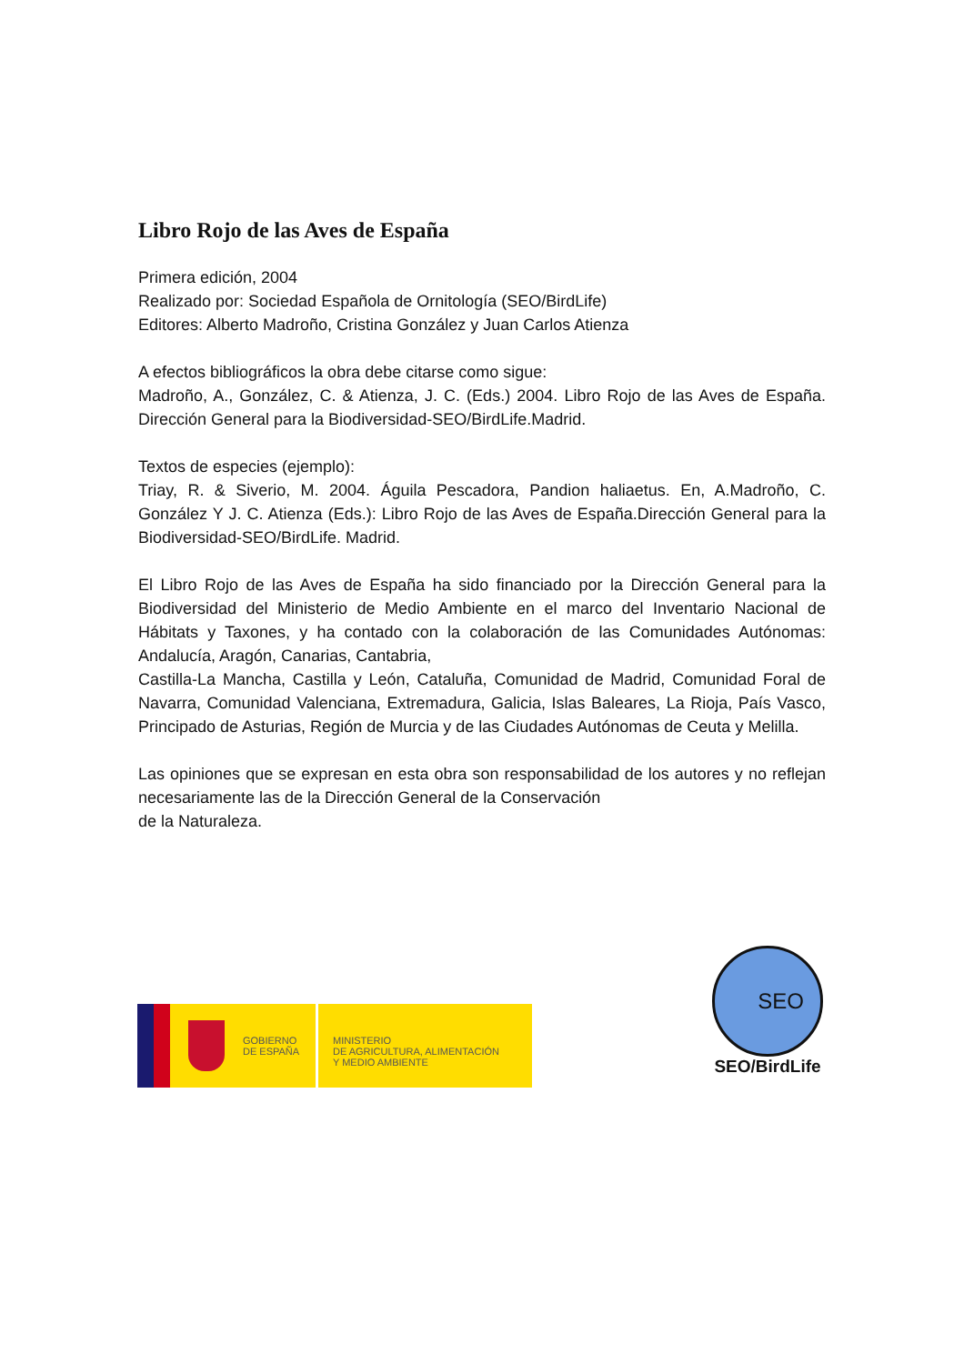Libro Rojo de las Aves de España
Primera edición, 2004
Realizado por: Sociedad Española de Ornitología (SEO/BirdLife)
Editores: Alberto Madroño, Cristina González y Juan Carlos Atienza
A efectos bibliográficos la obra debe citarse como sigue:
Madroño, A., González, C. & Atienza, J. C. (Eds.) 2004. Libro Rojo de las Aves de España. Dirección General para la Biodiversidad-SEO/BirdLife.Madrid.
Textos de especies (ejemplo):
Triay, R. & Siverio, M. 2004. Águila Pescadora, Pandion haliaetus. En, A.Madroño, C. González Y J. C. Atienza (Eds.): Libro Rojo de las Aves de España.Dirección General para la Biodiversidad-SEO/BirdLife. Madrid.
El Libro Rojo de las Aves de España ha sido financiado por la Dirección General para la Biodiversidad del Ministerio de Medio Ambiente en el marco del Inventario Nacional de Hábitats y Taxones, y ha contado con la colaboración de las Comunidades Autónomas: Andalucía, Aragón, Canarias, Cantabria,
Castilla-La Mancha, Castilla y León, Cataluña, Comunidad de Madrid, Comunidad Foral de Navarra, Comunidad Valenciana, Extremadura, Galicia, Islas Baleares, La Rioja, País Vasco, Principado de Asturias, Región de Murcia y de las Ciudades Autónomas de Ceuta y Melilla.
Las opiniones que se expresan en esta obra son responsabilidad de los autores y no reflejan necesariamente las de la Dirección General de la Conservación
de la Naturaleza.
GOBIERNO
DE ESPAÑA
MINISTERIO
DE AGRICULTURA, ALIMENTACIÓN
Y MEDIO AMBIENTE
SEO
SEO/BirdLife